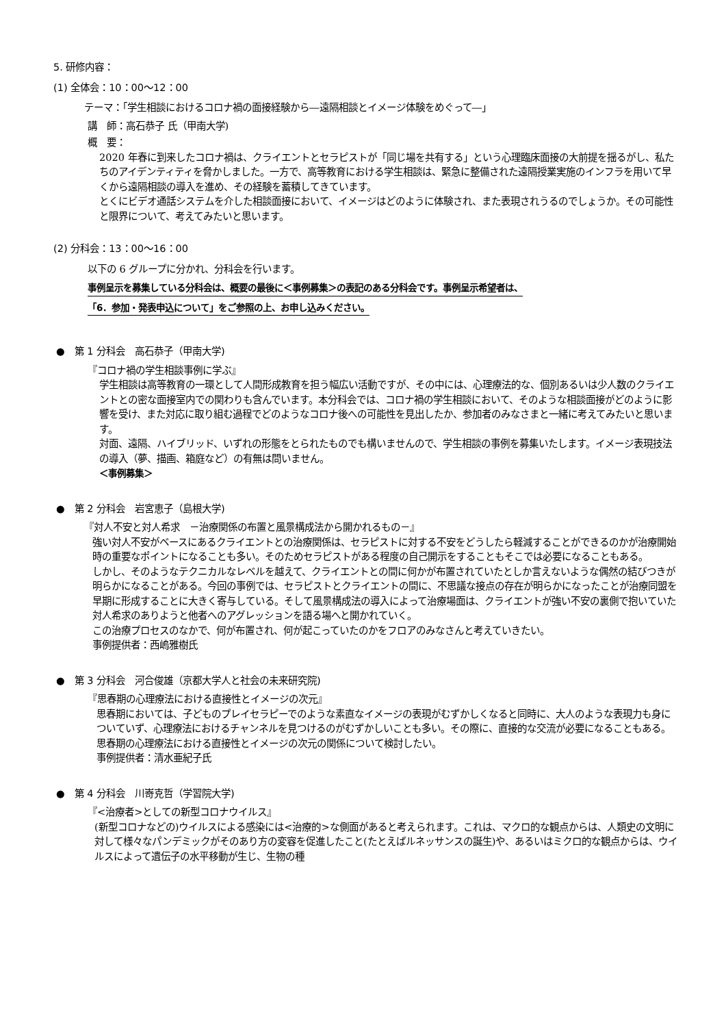5. 研修内容：
(1) 全体会：10：00〜12：00
テーマ：「学生相談におけるコロナ禍の面接経験から―遠隔相談とイメージ体験をめぐって―」
講　師：高石恭子 氏（甲南大学)
概　要：
2020 年春に到来したコロナ禍は、クライエントとセラピストが「同じ場を共有する」という心理臨床面接の大前提を揺るがし、私たちのアイデンティティを脅かしました。一方で、高等教育における学生相談は、緊急に整備された遠隔授業実施のインフラを用いて早くから遠隔相談の導入を進め、その経験を蓄積してきています。
とくにビデオ通話システムを介した相談面接において、イメージはどのように体験され、また表現されうるのでしょうか。その可能性と限界について、考えてみたいと思います。
(2) 分科会：13：00〜16：00
以下の 6 グループに分かれ、分科会を行います。
事例呈示を募集している分科会は、概要の最後に＜事例募集＞の表記のある分科会です。事例呈示希望者は、
「6．参加・発表申込について」をご参照の上、お申し込みください。
●　第 1 分科会　高石恭子（甲南大学)
『コロナ禍の学生相談事例に学ぶ』
学生相談は高等教育の一環として人間形成教育を担う幅広い活動ですが、その中には、心理療法的な、個別あるいは少人数のクライエントとの密な面接室内での関わりも含んでいます。本分科会では、コロナ禍の学生相談において、そのような相談面接がどのように影響を受け、また対応に取り組む過程でどのようなコロナ後への可能性を見出したか、参加者のみなさまと一緒に考えてみたいと思います。
対面、遠隔、ハイブリッド、いずれの形態をとられたものでも構いませんので、学生相談の事例を募集いたします。イメージ表現技法の導入（夢、描画、箱庭など）の有無は問いません。
＜事例募集＞
●　第 2 分科会　岩宮恵子（島根大学)
『対人不安と対人希求　－治療関係の布置と風景構成法から開かれるもの－』
強い対人不安がベースにあるクライエントとの治療関係は、セラピストに対する不安をどうしたら軽減することができるのかが治療開始時の重要なポイントになることも多い。そのためセラピストがある程度の自己開示をすることもそこでは必要になることもある。
しかし、そのようなテクニカルなレベルを越えて、クライエントとの間に何かが布置されていたとしか言えないような偶然の結びつきが明らかになることがある。今回の事例では、セラピストとクライエントの間に、不思議な接点の存在が明らかになったことが治療同盟を早期に形成することに大きく寄与している。そして風景構成法の導入によって治療場面は、クライエントが強い不安の裏側で抱いていた対人希求のありようと他者へのアグレッションを語る場へと開かれていく。
この治療プロセスのなかで、何が布置され、何が起こっていたのかをフロアのみなさんと考えていきたい。
事例提供者：西嶋雅樹氏
●　第 3 分科会　河合俊雄（京都大学人と社会の未来研究院)
『思春期の心理療法における直接性とイメージの次元』
思春期においては、子どものプレイセラピーでのような素直なイメージの表現がむずかしくなると同時に、大人のような表現力も身についていず、心理療法におけるチャンネルを見つけるのがむずかしいことも多い。その際に、直接的な交流が必要になることもある。思春期の心理療法における直接性とイメージの次元の関係について検討したい。
事例提供者：清水亜紀子氏
●　第 4 分科会　川嵜克哲（学習院大学)
『<治療者>としての新型コロナウイルス』
(新型コロナなどの)ウイルスによる感染には<治療的>な側面があると考えられます。これは、マクロ的な観点からは、人類史の文明に対して様々なパンデミックがそのあり方の変容を促進したこと(たとえばルネッサンスの誕生)や、あるいはミクロ的な観点からは、ウイルスによって遺伝子の水平移動が生じ、生物の種